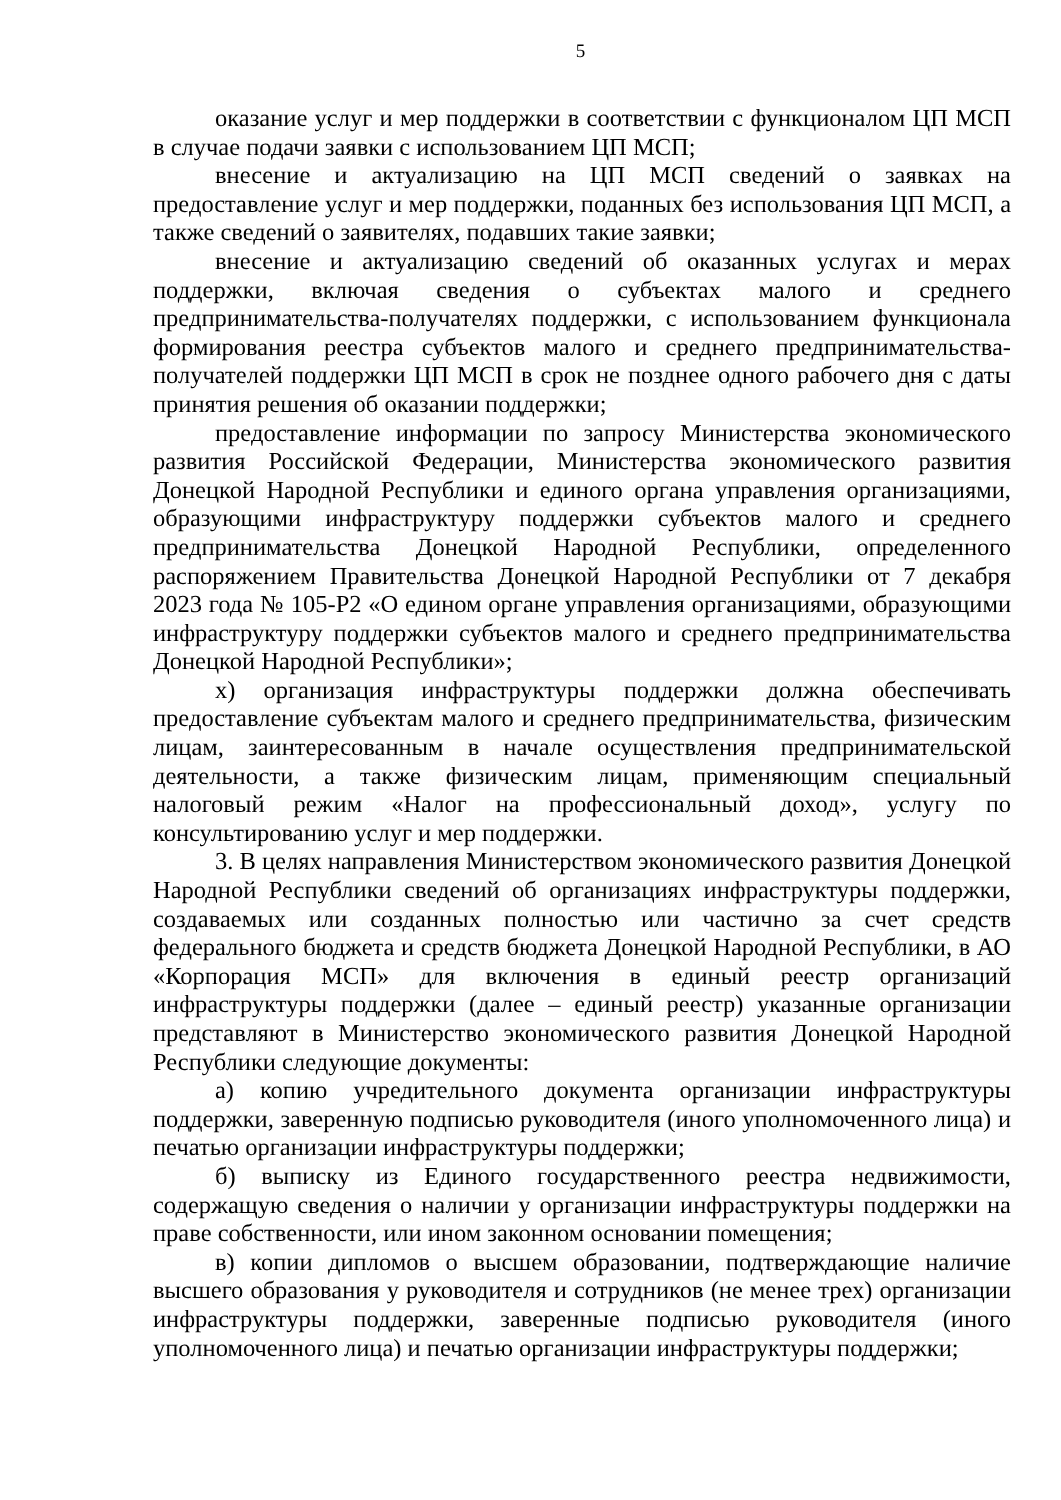5
оказание услуг и мер поддержки в соответствии с функционалом ЦП МСП в случае подачи заявки с использованием ЦП МСП;
внесение и актуализацию на ЦП МСП сведений о заявках на предоставление услуг и мер поддержки, поданных без использования ЦП МСП, а также сведений о заявителях, подавших такие заявки;
внесение и актуализацию сведений об оказанных услугах и мерах поддержки, включая сведения о субъектах малого и среднего предпринимательства-получателях поддержки, с использованием функционала формирования реестра субъектов малого и среднего предпринимательства-получателей поддержки ЦП МСП в срок не позднее одного рабочего дня с даты принятия решения об оказании поддержки;
предоставление информации по запросу Министерства экономического развития Российской Федерации, Министерства экономического развития Донецкой Народной Республики и единого органа управления организациями, образующими инфраструктуру поддержки субъектов малого и среднего предпринимательства Донецкой Народной Республики, определенного распоряжением Правительства Донецкой Народной Республики от 7 декабря 2023 года № 105-Р2 «О едином органе управления организациями, образующими инфраструктуру поддержки субъектов малого и среднего предпринимательства Донецкой Народной Республики»;
х) организация инфраструктуры поддержки должна обеспечивать предоставление субъектам малого и среднего предпринимательства, физическим лицам, заинтересованным в начале осуществления предпринимательской деятельности, а также физическим лицам, применяющим специальный налоговый режим «Налог на профессиональный доход», услугу по консультированию услуг и мер поддержки.
3. В целях направления Министерством экономического развития Донецкой Народной Республики сведений об организациях инфраструктуры поддержки, создаваемых или созданных полностью или частично за счет средств федерального бюджета и средств бюджета Донецкой Народной Республики, в АО «Корпорация МСП» для включения в единый реестр организаций инфраструктуры поддержки (далее – единый реестр) указанные организации представляют в Министерство экономического развития Донецкой Народной Республики следующие документы:
а) копию учредительного документа организации инфраструктуры поддержки, заверенную подписью руководителя (иного уполномоченного лица) и печатью организации инфраструктуры поддержки;
б) выписку из Единого государственного реестра недвижимости, содержащую сведения о наличии у организации инфраструктуры поддержки на праве собственности, или ином законном основании помещения;
в) копии дипломов о высшем образовании, подтверждающие наличие высшего образования у руководителя и сотрудников (не менее трех) организации инфраструктуры поддержки, заверенные подписью руководителя (иного уполномоченного лица) и печатью организации инфраструктуры поддержки;